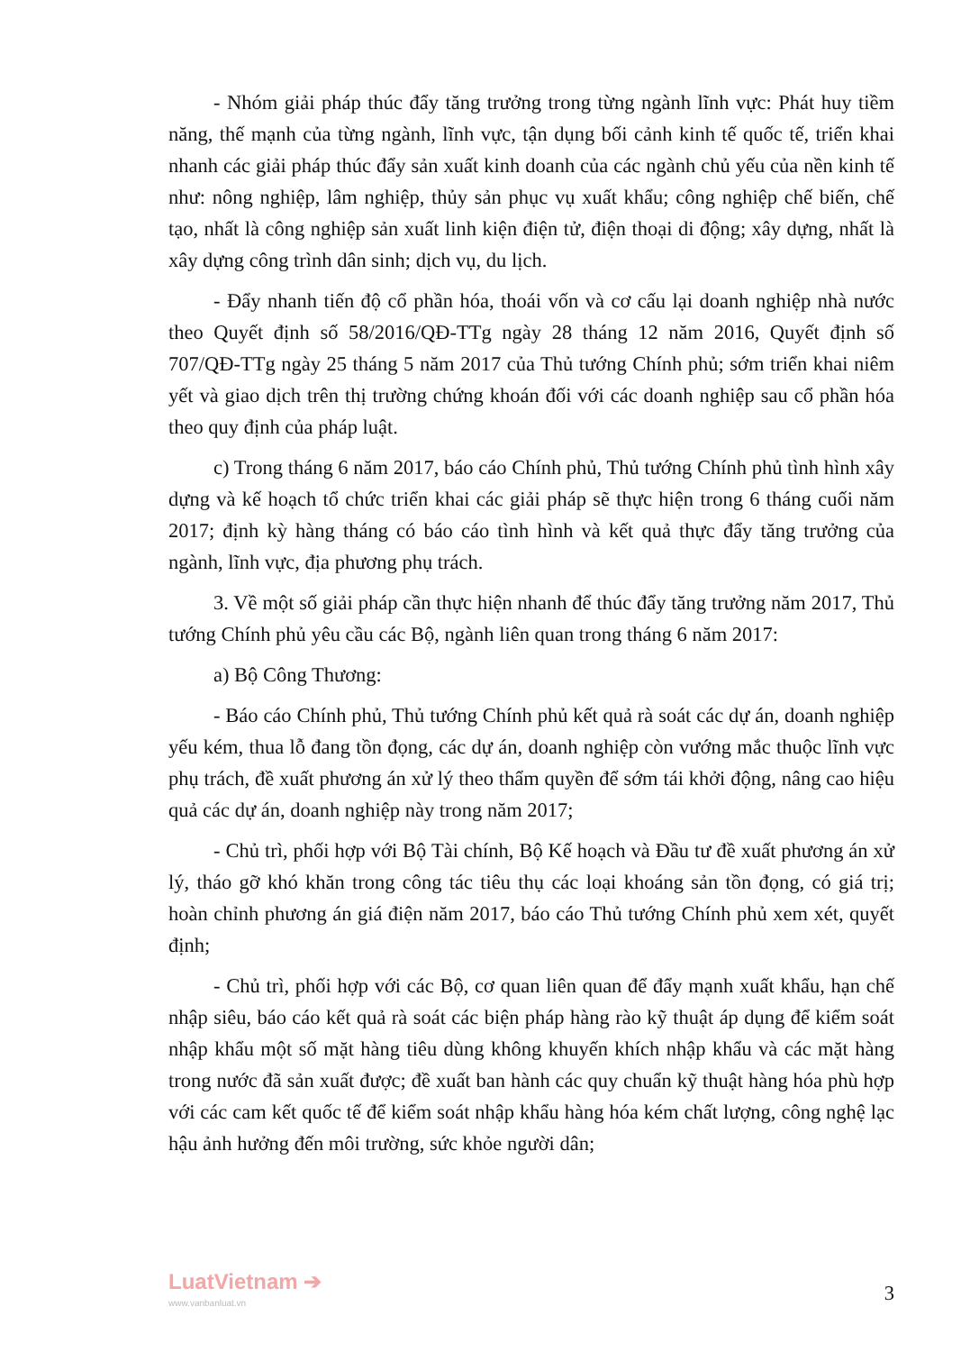- Nhóm giải pháp thúc đẩy tăng trưởng trong từng ngành lĩnh vực: Phát huy tiềm năng, thế mạnh của từng ngành, lĩnh vực, tận dụng bối cảnh kinh tế quốc tế, triển khai nhanh các giải pháp thúc đẩy sản xuất kinh doanh của các ngành chủ yếu của nền kinh tế như: nông nghiệp, lâm nghiệp, thủy sản phục vụ xuất khẩu; công nghiệp chế biến, chế tạo, nhất là công nghiệp sản xuất linh kiện điện tử, điện thoại di động; xây dựng, nhất là xây dựng công trình dân sinh; dịch vụ, du lịch.
- Đẩy nhanh tiến độ cổ phần hóa, thoái vốn và cơ cấu lại doanh nghiệp nhà nước theo Quyết định số 58/2016/QĐ-TTg ngày 28 tháng 12 năm 2016, Quyết định số 707/QĐ-TTg ngày 25 tháng 5 năm 2017 của Thủ tướng Chính phủ; sớm triển khai niêm yết và giao dịch trên thị trường chứng khoán đối với các doanh nghiệp sau cổ phần hóa theo quy định của pháp luật.
c) Trong tháng 6 năm 2017, báo cáo Chính phủ, Thủ tướng Chính phủ tình hình xây dựng và kế hoạch tổ chức triển khai các giải pháp sẽ thực hiện trong 6 tháng cuối năm 2017; định kỳ hàng tháng có báo cáo tình hình và kết quả thực đẩy tăng trưởng của ngành, lĩnh vực, địa phương phụ trách.
3. Về một số giải pháp cần thực hiện nhanh để thúc đẩy tăng trưởng năm 2017, Thủ tướng Chính phủ yêu cầu các Bộ, ngành liên quan trong tháng 6 năm 2017:
a) Bộ Công Thương:
- Báo cáo Chính phủ, Thủ tướng Chính phủ kết quả rà soát các dự án, doanh nghiệp yếu kém, thua lỗ đang tồn đọng, các dự án, doanh nghiệp còn vướng mắc thuộc lĩnh vực phụ trách, đề xuất phương án xử lý theo thẩm quyền để sớm tái khởi động, nâng cao hiệu quả các dự án, doanh nghiệp này trong năm 2017;
- Chủ trì, phối hợp với Bộ Tài chính, Bộ Kế hoạch và Đầu tư đề xuất phương án xử lý, tháo gỡ khó khăn trong công tác tiêu thụ các loại khoáng sản tồn đọng, có giá trị; hoàn chỉnh phương án giá điện năm 2017, báo cáo Thủ tướng Chính phủ xem xét, quyết định;
- Chủ trì, phối hợp với các Bộ, cơ quan liên quan để đẩy mạnh xuất khẩu, hạn chế nhập siêu, báo cáo kết quả rà soát các biện pháp hàng rào kỹ thuật áp dụng để kiểm soát nhập khẩu một số mặt hàng tiêu dùng không khuyến khích nhập khẩu và các mặt hàng trong nước đã sản xuất được; đề xuất ban hành các quy chuẩn kỹ thuật hàng hóa phù hợp với các cam kết quốc tế để kiểm soát nhập khẩu hàng hóa kém chất lượng, công nghệ lạc hậu ảnh hưởng đến môi trường, sức khỏe người dân;
LuatVietnam ➔
www.vanbanluat.vn
3